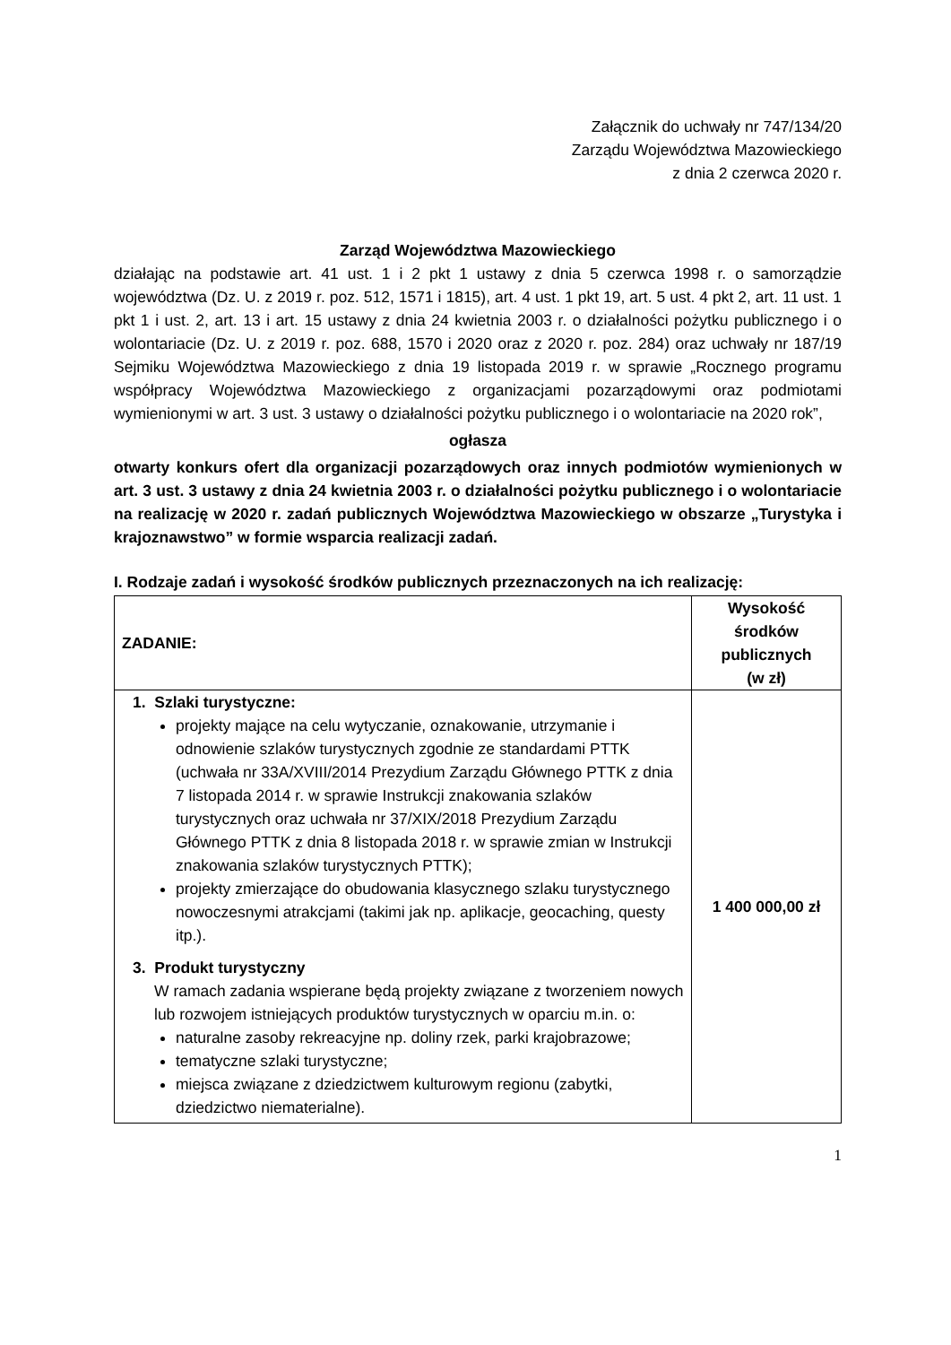Załącznik do uchwały nr 747/134/20
Zarządu Województwa Mazowieckiego
z dnia 2 czerwca 2020 r.
Zarząd Województwa Mazowieckiego
działając na podstawie art. 41 ust. 1 i 2 pkt 1 ustawy z dnia 5 czerwca 1998 r. o samorządzie województwa (Dz. U. z 2019 r. poz. 512, 1571 i 1815), art. 4 ust. 1 pkt 19, art. 5 ust. 4 pkt 2, art. 11 ust. 1 pkt 1 i ust. 2, art. 13 i art. 15 ustawy z dnia 24 kwietnia 2003 r. o działalności pożytku publicznego i o wolontariacie (Dz. U. z 2019 r. poz. 688, 1570 i 2020 oraz z 2020 r. poz. 284) oraz uchwały nr 187/19 Sejmiku Województwa Mazowieckiego z dnia 19 listopada 2019 r. w sprawie „Rocznego programu współpracy Województwa Mazowieckiego z organizacjami pozarządowymi oraz podmiotami wymienionymi w art. 3 ust. 3 ustawy o działalności pożytku publicznego i o wolontariacie na 2020 rok”,
ogłasza
otwarty konkurs ofert dla organizacji pozarządowych oraz innych podmiotów wymienionych w art. 3 ust. 3 ustawy z dnia 24 kwietnia 2003 r. o działalności pożytku publicznego i o wolontariacie na realizację w 2020 r. zadań publicznych Województwa Mazowieckiego w obszarze „Turystyka i krajoznawstwo” w formie wsparcia realizacji zadań.
I. Rodzaje zadań i wysokość środków publicznych przeznaczonych na ich realizację:
| ZADANIE: | Wysokość środków publicznych (w zł) |
| --- | --- |
| 1. Szlaki turystyczne: projekty mające na celu wytyczanie, oznakowanie, utrzymanie i odnowienie szlaków turystycznych zgodnie ze standardami PTTK (uchwała nr 33A/XVIII/2014 Prezydium Zarządu Głównego PTTK z dnia 7 listopada 2014 r. w sprawie Instrukcji znakowania szlaków turystycznych oraz uchwała nr 37/XIX/2018 Prezydium Zarządu Głównego PTTK z dnia 8 listopada 2018 r. w sprawie zmian w Instrukcji znakowania szlaków turystycznych PTTK); projekty zmierzające do obudowania klasycznego szlaku turystycznego nowoczesnymi atrakcjami (takimi jak np. aplikacje, geocaching, questy itp.). 3. Produkt turystyczny W ramach zadania wspierane będą projekty związane z tworzeniem nowych lub rozwojem istniejących produktów turystycznych w oparciu m.in. o: naturalne zasoby rekreacyjne np. doliny rzek, parki krajobrazowe; tematyczne szlaki turystyczne; miejsca związane z dziedzictwem kulturowym regionu (zabytki, dziedzictwo niematerialne). | 1 400 000,00 zł |
1